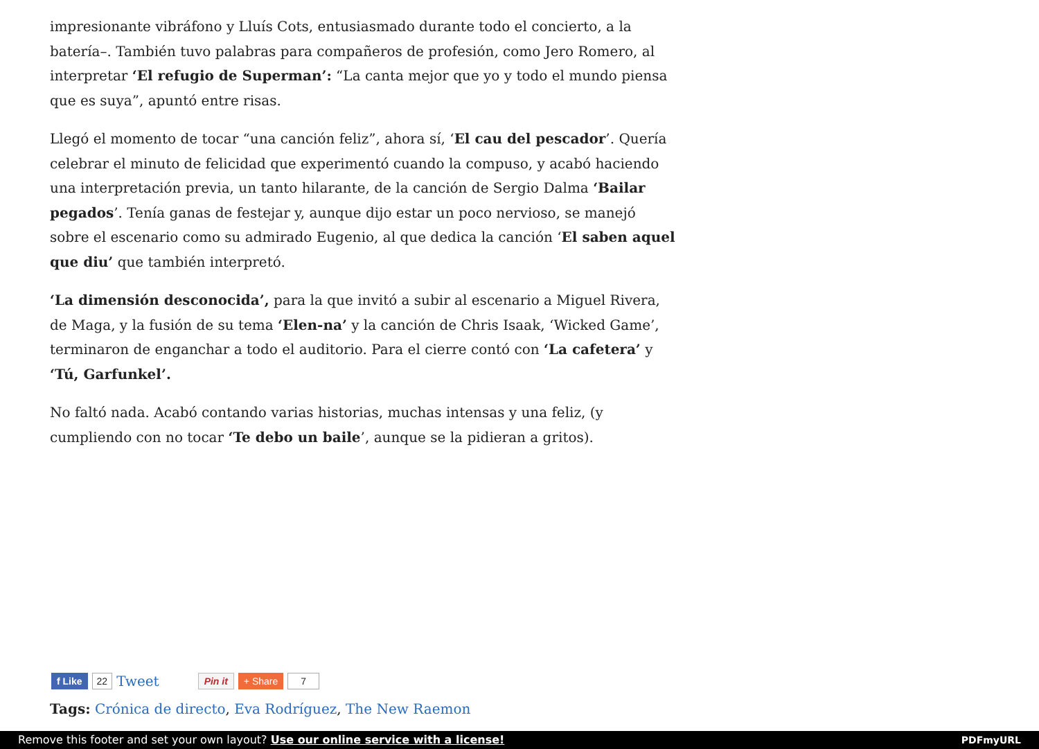impresionante vibráfono y Lluís Cots, entusiasmado durante todo el concierto, a la batería–. También tuvo palabras para compañeros de profesión, como Jero Romero, al interpretar ‘El refugio de Superman’: “La canta mejor que yo y todo el mundo piensa que es suya”, apuntó entre risas.
Llegó el momento de tocar “una canción feliz”, ahora sí, ‘El cau del pescador’. Quería celebrar el minuto de felicidad que experimentó cuando la compuso, y acabó haciendo una interpretación previa, un tanto hilarante, de la canción de Sergio Dalma ‘Bailar pegados’. Tenía ganas de festejar y, aunque dijo estar un poco nervioso, se manejó sobre el escenario como su admirado Eugenio, al que dedica la canción ‘El saben aquel que diu’ que también interpretó.
‘La dimensión desconocida’, para la que invitó a subir al escenario a Miguel Rivera, de Maga, y la fusión de su tema ‘Elen-na’ y la canción de Chris Isaak, ‘Wicked Game’, terminaron de enganchar a todo el auditorio. Para el cierre contó con ‘La cafetera’ y ‘Tú, Garfunkel’.
No faltó nada. Acabó contando varias historias, muchas intensas y una feliz, (y cumpliendo con no tocar ‘Te debo un baile’, aunque se la pidieran a gritos).
f Like 22 Tweet Pin it + Share 7
Tags: Crónica de directo, Eva Rodríguez, The New Raemon
Remove this footer and set your own layout? Use our online service with a license!
PDFmyURL